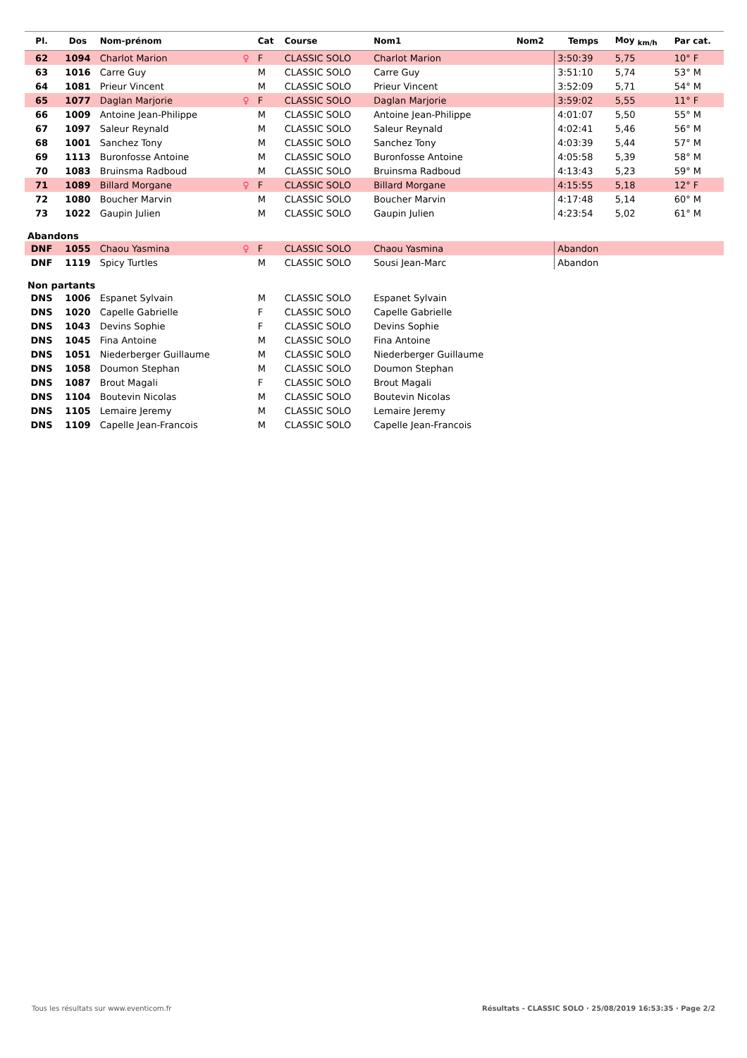| Pl. | Dos | Nom-prénom | | Cat | Course | Nom1 | Nom2 | Temps | Moy <sub>km/h</sub> | Par cat. |
| --- | --- | --- | --- | --- | --- | --- | --- | --- | --- | --- |
| 62 | 1094 | Charlot Marion | ♀ | F | CLASSIC SOLO | Charlot Marion | | 3:50:39 | 5,75 | 10° F |
| 63 | 1016 | Carre Guy | | M | CLASSIC SOLO | Carre Guy | | 3:51:10 | 5,74 | 53° M |
| 64 | 1081 | Prieur Vincent | | M | CLASSIC SOLO | Prieur Vincent | | 3:52:09 | 5,71 | 54° M |
| 65 | 1077 | Daglan Marjorie | ♀ | F | CLASSIC SOLO | Daglan Marjorie | | 3:59:02 | 5,55 | 11° F |
| 66 | 1009 | Antoine Jean-Philippe | | M | CLASSIC SOLO | Antoine Jean-Philippe | | 4:01:07 | 5,50 | 55° M |
| 67 | 1097 | Saleur Reynald | | M | CLASSIC SOLO | Saleur Reynald | | 4:02:41 | 5,46 | 56° M |
| 68 | 1001 | Sanchez Tony | | M | CLASSIC SOLO | Sanchez Tony | | 4:03:39 | 5,44 | 57° M |
| 69 | 1113 | Buronfosse Antoine | | M | CLASSIC SOLO | Buronfosse Antoine | | 4:05:58 | 5,39 | 58° M |
| 70 | 1083 | Bruinsma Radboud | | M | CLASSIC SOLO | Bruinsma Radboud | | 4:13:43 | 5,23 | 59° M |
| 71 | 1089 | Billard Morgane | ♀ | F | CLASSIC SOLO | Billard Morgane | | 4:15:55 | 5,18 | 12° F |
| 72 | 1080 | Boucher Marvin | | M | CLASSIC SOLO | Boucher Marvin | | 4:17:48 | 5,14 | 60° M |
| 73 | 1022 | Gaupin Julien | | M | CLASSIC SOLO | Gaupin Julien | | 4:23:54 | 5,02 | 61° M |
| Abandons | | | | | | | | | | |
| DNF | 1055 | Chaou Yasmina | ♀ | F | CLASSIC SOLO | Chaou Yasmina | | Abandon | | |
| DNF | 1119 | Spicy Turtles | | M | CLASSIC SOLO | Sousi Jean-Marc | | Abandon | | |
| Non partants | | | | | | | | | | |
| DNS | 1006 | Espanet Sylvain | | M | CLASSIC SOLO | Espanet Sylvain | | | | |
| DNS | 1020 | Capelle Gabrielle | | F | CLASSIC SOLO | Capelle Gabrielle | | | | |
| DNS | 1043 | Devins Sophie | | F | CLASSIC SOLO | Devins Sophie | | | | |
| DNS | 1045 | Fina Antoine | | M | CLASSIC SOLO | Fina Antoine | | | | |
| DNS | 1051 | Niederberger Guillaume | | M | CLASSIC SOLO | Niederberger Guillaume | | | | |
| DNS | 1058 | Doumon Stephan | | M | CLASSIC SOLO | Doumon Stephan | | | | |
| DNS | 1087 | Brout Magali | | F | CLASSIC SOLO | Brout Magali | | | | |
| DNS | 1104 | Boutevin Nicolas | | M | CLASSIC SOLO | Boutevin Nicolas | | | | |
| DNS | 1105 | Lemaire Jeremy | | M | CLASSIC SOLO | Lemaire Jeremy | | | | |
| DNS | 1109 | Capelle Jean-Francois | | M | CLASSIC SOLO | Capelle Jean-Francois | | | | |
Tous les résultats sur www.eventicom.fr Résultats - CLASSIC SOLO · 25/08/2019 16:53:35 · Page 2/2